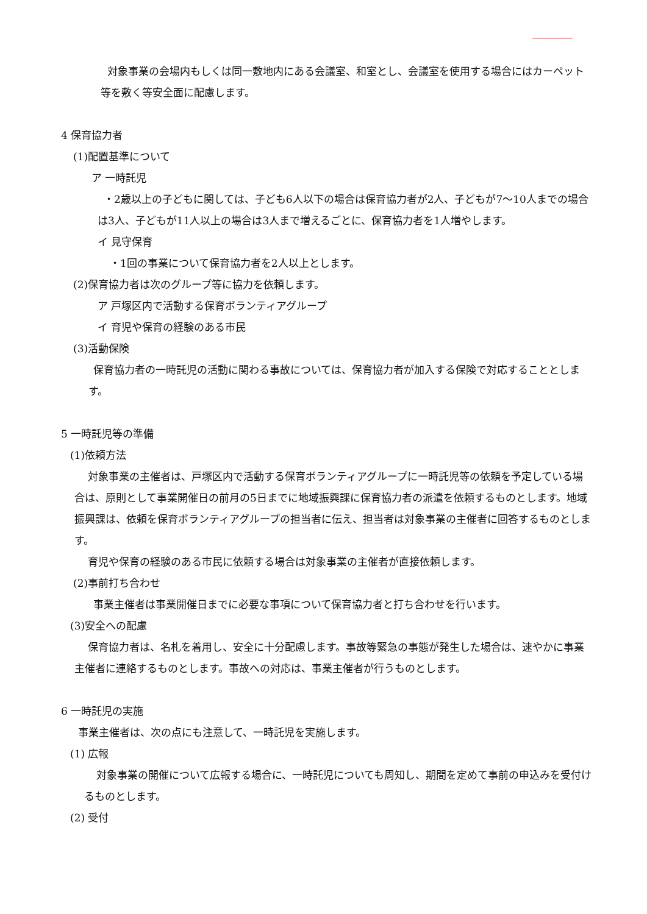対象事業の会場内もしくは同一敷地内にある会議室、和室とし、会議室を使用する場合にはカーペット等を敷く等安全面に配慮します。
4 保育協力者
(1)配置基準について
ア 一時託児
・2歳以上の子どもに関しては、子ども6人以下の場合は保育協力者が2人、子どもが7～10人までの場合は3人、子どもが11人以上の場合は3人まで増えるごとに、保育協力者を1人増やします。
イ 見守保育
・1回の事業について保育協力者を2人以上とします。
(2)保育協力者は次のグループ等に協力を依頼します。
ア 戸塚区内で活動する保育ボランティアグループ
イ 育児や保育の経験のある市民
(3)活動保険
保育協力者の一時託児の活動に関わる事故については、保育協力者が加入する保険で対応することとします。
5 一時託児等の準備
(1)依頼方法
対象事業の主催者は、戸塚区内で活動する保育ボランティアグループに一時託児等の依頼を予定している場合は、原則として事業開催日の前月の5日までに地域振興課に保育協力者の派遣を依頼するものとします。地域振興課は、依頼を保育ボランティアグループの担当者に伝え、担当者は対象事業の主催者に回答するものとします。
育児や保育の経験のある市民に依頼する場合は対象事業の主催者が直接依頼します。
(2)事前打ち合わせ
事業主催者は事業開催日までに必要な事項について保育協力者と打ち合わせを行います。
(3)安全への配慮
保育協力者は、名札を着用し、安全に十分配慮します。事故等緊急の事態が発生した場合は、速やかに事業主催者に連絡するものとします。事故への対応は、事業主催者が行うものとします。
6 一時託児の実施
事業主催者は、次の点にも注意して、一時託児を実施します。
(1) 広報
対象事業の開催について広報する場合に、一時託児についても周知し、期間を定めて事前の申込みを受付けるものとします。
(2) 受付